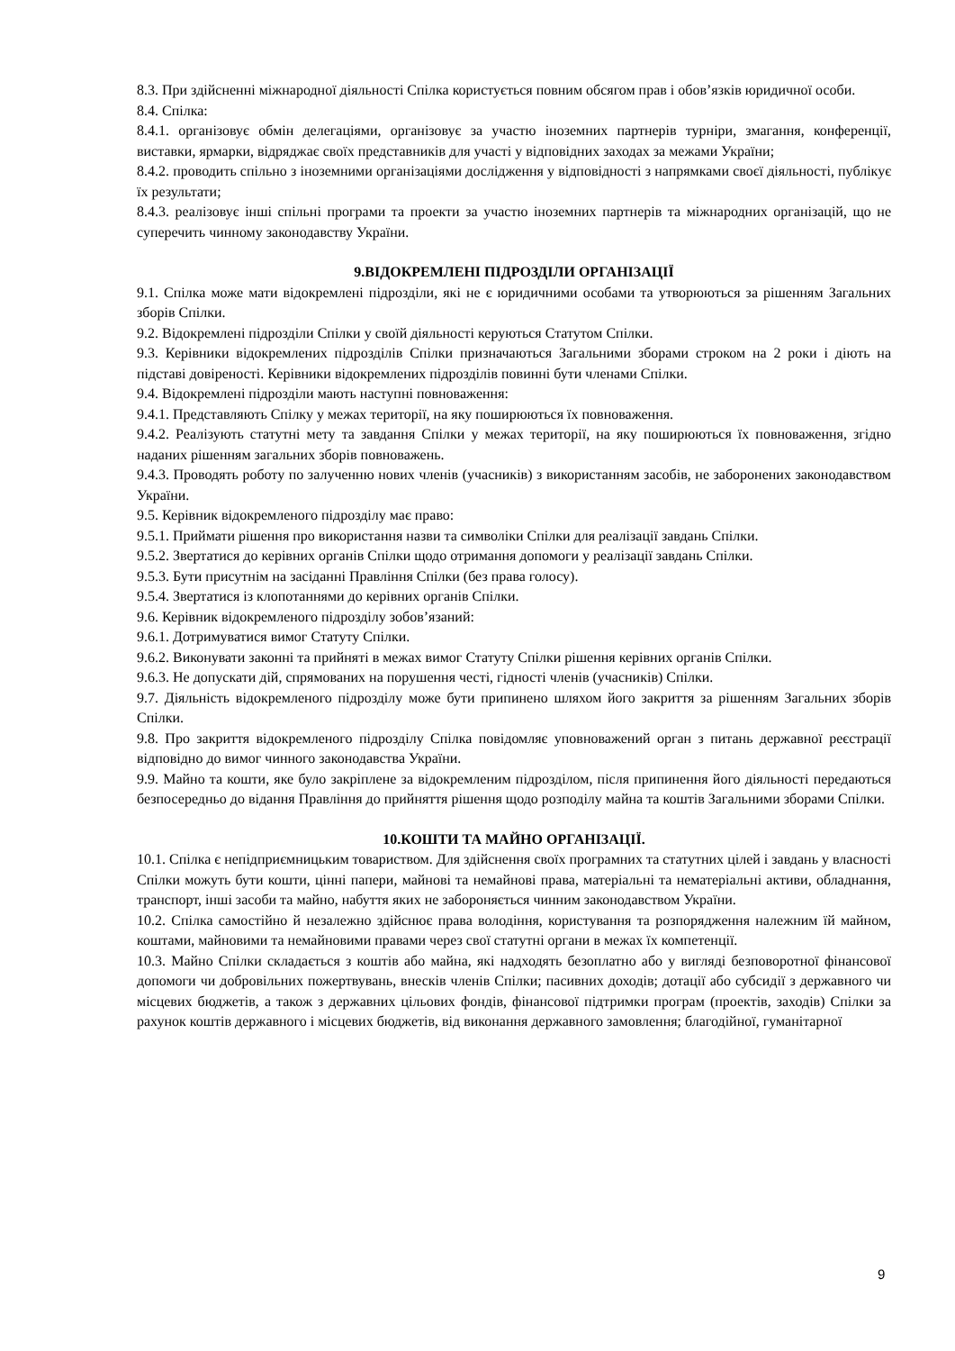8.3. При здійсненні міжнародної діяльності Спілка користується повним обсягом прав і обов’язків юридичної особи.
8.4. Спілка:
8.4.1. організовує обмін делегаціями, організовує за участю іноземних партнерів турніри, змагання, конференції, виставки, ярмарки, відряджає своїх представників для участі у відповідних заходах за межами України;
8.4.2. проводить спільно з іноземними організаціями дослідження у відповідності з напрямками своєї діяльності, публікує їх результати;
8.4.3. реалізовує інші спільні програми та проекти за участю іноземних партнерів та міжнародних організацій, що не суперечить чинному законодавству України.
9.ВІДОКРЕМЛЕНІ ПІДРОЗДІЛИ ОРГАНІЗАЦІЇ
9.1. Спілка може мати відокремлені підрозділи, які не є юридичними особами та утворюються за рішенням Загальних зборів Спілки.
9.2. Відокремлені підрозділи Спілки у своїй діяльності керуються Статутом Спілки.
9.3. Керівники відокремлених підрозділів Спілки призначаються Загальними зборами строком на 2 роки і діють на підставі довіреності. Керівники відокремлених підрозділів повинні бути членами Спілки.
9.4. Відокремлені підрозділи мають наступні повноваження:
9.4.1. Представляють Спілку у межах території, на яку поширюються їх повноваження.
9.4.2. Реалізують статутні мету та завдання Спілки у межах території, на яку поширюються їх повноваження, згідно наданих рішенням загальних зборів повноважень.
9.4.3. Проводять роботу по залученню нових членів (учасників) з використанням засобів, не заборонених законодавством України.
9.5. Керівник відокремленого підрозділу має право:
9.5.1. Приймати рішення про використання назви та символіки Спілки для реалізації завдань Спілки.
9.5.2. Звертатися до керівних органів Спілки щодо отримання допомоги у реалізації завдань Спілки.
9.5.3. Бути присутнім на засіданні Правління Спілки (без права голосу).
9.5.4. Звертатися із клопотаннями до керівних органів Спілки.
9.6. Керівник відокремленого підрозділу зобов’язаний:
9.6.1. Дотримуватися вимог Статуту Спілки.
9.6.2. Виконувати законні та прийняті в межах вимог Статуту Спілки рішення керівних органів Спілки.
9.6.3. Не допускати дій, спрямованих на порушення честі, гідності членів (учасників) Спілки.
9.7. Діяльність відокремленого підрозділу може бути припинено шляхом його закриття за рішенням Загальних зборів Спілки.
9.8. Про закриття відокремленого підрозділу Спілка повідомляє уповноважений орган з питань державної реєстрації відповідно до вимог чинного законодавства України.
9.9. Майно та кошти, яке було закріплене за відокремленим підрозділом, після припинення його діяльності передаються безпосередньо до відання Правління до прийняття рішення щодо розподілу майна та коштів Загальними зборами Спілки.
10.КОШТИ ТА МАЙНО ОРГАНІЗАЦІЇ.
10.1. Спілка є непідприємницьким товариством. Для здійснення своїх програмних та статутних цілей і завдань у власності Спілки можуть бути кошти, цінні папери, майнові та немайнові права, матеріальні та нематеріальні активи, обладнання, транспорт, інші засоби та майно, набуття яких не забороняється чинним законодавством України.
10.2. Спілка самостійно й незалежно здійснює права володіння, користування та розпорядження належним їй майном, коштами, майновими та немайновими правами через свої статутні органи в межах їх компетенції.
10.3. Майно Спілки складається з коштів або майна, які надходять безоплатно або у вигляді безповоротної фінансової допомоги чи добровільних пожертвувань, внесків членів Спілки; пасивних доходів; дотації або субсидії з державного чи місцевих бюджетів, а також з державних цільових фондів, фінансової підтримки програм (проектів, заходів) Спілки за рахунок коштів державного і місцевих бюджетів, від виконання державного замовлення; благодійної, гуманітарної
9